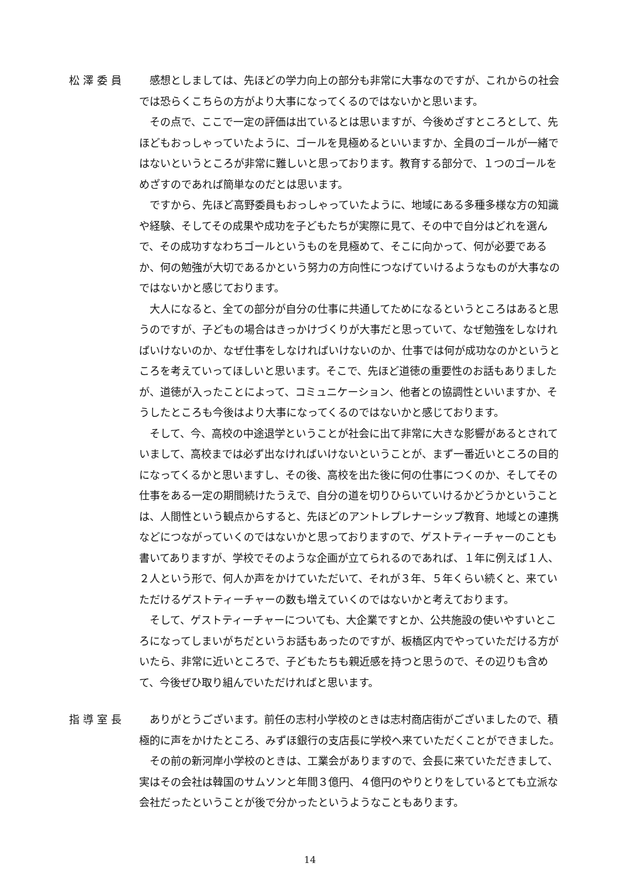松澤委員 感想としましては、先ほどの学力向上の部分も非常に大事なのですが、これからの社会では恐らくこちらの方がより大事になってくるのではないかと思います。
その点で、ここで一定の評価は出ているとは思いますが、今後めざすところとして、先ほどもおっしゃっていたように、ゴールを見極めるといいますか、全員のゴールが一緒ではないというところが非常に難しいと思っております。教育する部分で、１つのゴールをめざすのであれば簡単なのだとは思います。
ですから、先ほど高野委員もおっしゃっていたように、地域にある多種多様な方の知識や経験、そしてその成果や成功を子どもたちが実際に見て、その中で自分はどれを選んで、その成功すなわちゴールというものを見極めて、そこに向かって、何が必要であるか、何の勉強が大切であるかという努力の方向性につなげていけるようなものが大事なのではないかと感じております。
大人になると、全ての部分が自分の仕事に共通してためになるというところはあると思うのですが、子どもの場合はきっかけづくりが大事だと思っていて、なぜ勉強をしなければいけないのか、なぜ仕事をしなければいけないのか、仕事では何が成功なのかというところを考えていってほしいと思います。そこで、先ほど道徳の重要性のお話もありましたが、道徳が入ったことによって、コミュニケーション、他者との協調性といいますか、そうしたところも今後はより大事になってくるのではないかと感じております。
そして、今、高校の中途退学ということが社会に出て非常に大きな影響があるとされていまして、高校までは必ず出なければいけないということが、まず一番近いところの目的になってくるかと思いますし、その後、高校を出た後に何の仕事につくのか、そしてその仕事をある一定の期間続けたうえで、自分の道を切りひらいていけるかどうかということは、人間性という観点からすると、先ほどのアントレプレナーシップ教育、地域との連携などにつながっていくのではないかと思っておりますので、ゲストティーチャーのことも書いてありますが、学校でそのような企画が立てられるのであれば、１年に例えば１人、２人という形で、何人か声をかけていただいて、それが３年、５年くらい続くと、来ていただけるゲストティーチャーの数も増えていくのではないかと考えております。
そして、ゲストティーチャーについても、大企業ですとか、公共施設の使いやすいところになってしまいがちだというお話もあったのですが、板橋区内でやっていただける方がいたら、非常に近いところで、子どもたちも親近感を持つと思うので、その辺りも含めて、今後ぜひ取り組んでいただければと思います。
指導室長 ありがとうございます。前任の志村小学校のときは志村商店街がございましたので、積極的に声をかけたところ、みずほ銀行の支店長に学校へ来ていただくことができました。
その前の新河岸小学校のときは、工業会がありますので、会長に来ていただきまして、実はその会社は韓国のサムソンと年間３億円、４億円のやりとりをしているとても立派な会社だったということが後で分かったというようなこともあります。
14